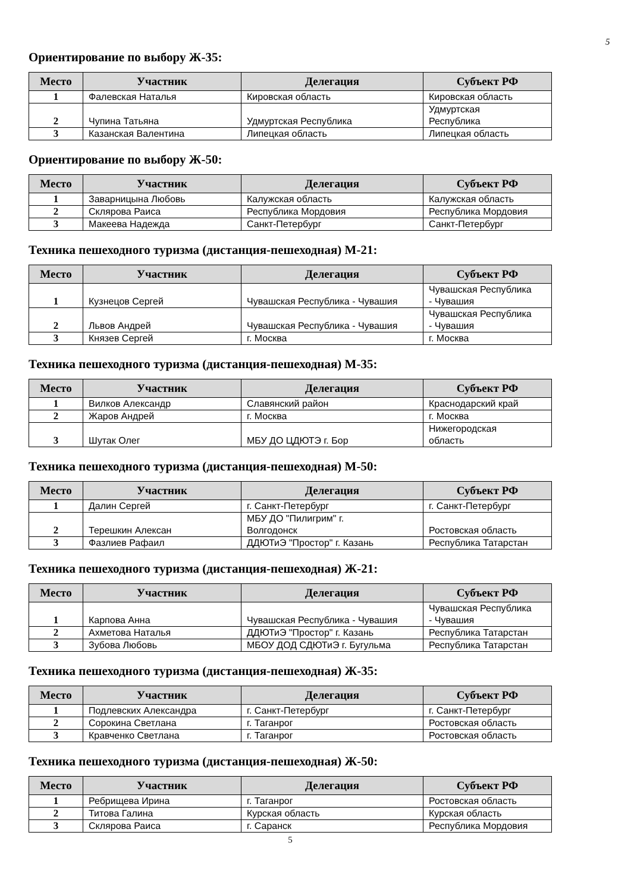5
Ориентирование по выбору Ж-35:
| Место | Участник | Делегация | Субъект РФ |
| --- | --- | --- | --- |
| 1 | Фалевская Наталья | Кировская область | Кировская область |
| 2 | Чупина Татьяна | Удмуртская Республика | Удмуртская Республика |
| 3 | Казанская Валентина | Липецкая область | Липецкая область |
Ориентирование по выбору Ж-50:
| Место | Участник | Делегация | Субъект РФ |
| --- | --- | --- | --- |
| 1 | Заварницына Любовь | Калужская область | Калужская область |
| 2 | Склярова Раиса | Республика Мордовия | Республика Мордовия |
| 3 | Макеева Надежда | Санкт-Петербург | Санкт-Петербург |
Техника пешеходного туризма (дистанция-пешеходная) М-21:
| Место | Участник | Делегация | Субъект РФ |
| --- | --- | --- | --- |
| 1 | Кузнецов Сергей | Чувашская Республика - Чувашия | Чувашская Республика - Чувашия |
| 2 | Львов Андрей | Чувашская Республика - Чувашия | Чувашская Республика - Чувашия |
| 3 | Князев Сергей | г. Москва | г. Москва |
Техника пешеходного туризма (дистанция-пешеходная) М-35:
| Место | Участник | Делегация | Субъект РФ |
| --- | --- | --- | --- |
| 1 | Вилков Александр | Славянский район | Краснодарский край |
| 2 | Жаров Андрей | г. Москва | г. Москва |
| 3 | Шутак Олег | МБУ ДО ЦДЮТЭ г. Бор | Нижегородская область |
Техника пешеходного туризма (дистанция-пешеходная) М-50:
| Место | Участник | Делегация | Субъект РФ |
| --- | --- | --- | --- |
| 1 | Далин Сергей | г. Санкт-Петербург | г. Санкт-Петербург |
| 2 | Терешкин Алексан | МБУ ДО "Пилигрим" г. Волгодонск | Ростовская область |
| 3 | Фазлиев Рафаил | ДДЮТиЭ "Простор" г. Казань | Республика Татарстан |
Техника пешеходного туризма (дистанция-пешеходная) Ж-21:
| Место | Участник | Делегация | Субъект РФ |
| --- | --- | --- | --- |
| 1 | Карпова Анна | Чувашская Республика - Чувашия | Чувашская Республика - Чувашия |
| 2 | Ахметова Наталья | ДДЮТиЭ "Простор" г. Казань | Республика Татарстан |
| 3 | Зубова Любовь | МБОУ ДОД СДЮТиЭ г. Бугульма | Республика Татарстан |
Техника пешеходного туризма (дистанция-пешеходная) Ж-35:
| Место | Участник | Делегация | Субъект РФ |
| --- | --- | --- | --- |
| 1 | Подлевских Александра | г. Санкт-Петербург | г. Санкт-Петербург |
| 2 | Сорокина Светлана | г. Таганрог | Ростовская область |
| 3 | Кравченко Светлана | г. Таганрог | Ростовская область |
Техника пешеходного туризма (дистанция-пешеходная) Ж-50:
| Место | Участник | Делегация | Субъект РФ |
| --- | --- | --- | --- |
| 1 | Ребрищева Ирина | г. Таганрог | Ростовская область |
| 2 | Титова Галина | Курская область | Курская область |
| 3 | Склярова Раиса | г. Саранск | Республика Мордовия |
5